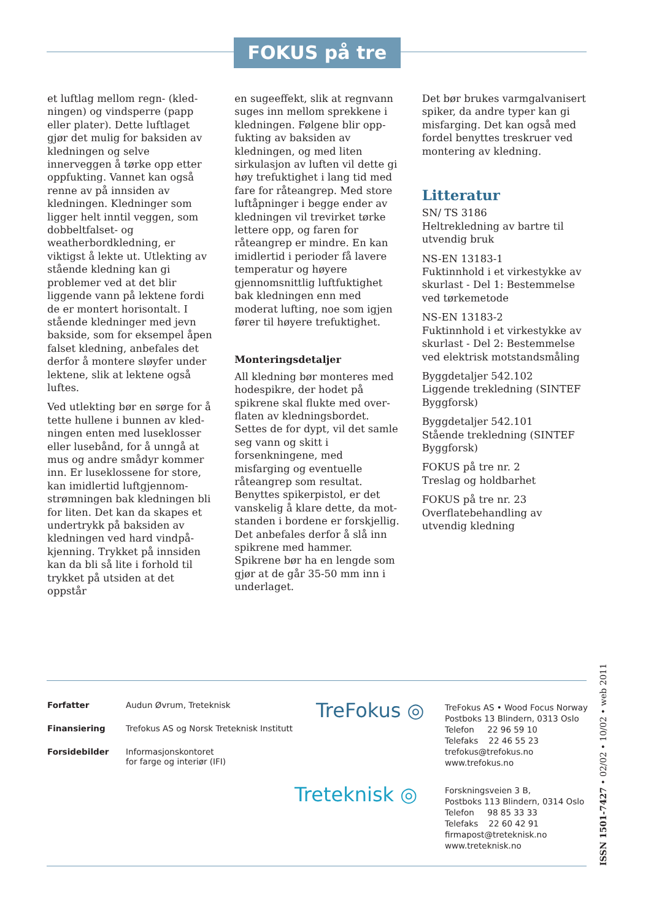FOKUS på tre
et luftlag mellom regn- (kled­ningen) og vindsperre (papp eller plater). Dette luftlaget gjør det mulig for baksiden av kled­ningen og selve innerveggen å tørke opp etter oppfukting. Vannet kan også renne av på innsiden av kledningen. Kledninger som ligger helt inntil veggen, som dobbeltfalset- og weatherbordkledning, er viktigst å lekte ut. Utlekting av stående kledning kan gi problemer ved at det blir liggende vann på lektene fordi de er montert horisontalt. I stående kledninger med jevn bakside, som for eksempel åpen falset kledning, anbefales det derfor å montere sløyfer under lektene, slik at lektene også luftes.
Ved utlekting bør en sørge for å tette hullene i bunnen av kled­ningen enten med luseklosser eller lusebånd, for å unngå at mus og andre smådyr kommer inn. Er luseklossene for store, kan imidlertid luftgjennom­strømningen bak kledningen bli for liten. Det kan da skapes et undertrykk på baksiden av kledningen ved hard vindpå­kjenning. Trykket på innsiden kan da bli så lite i forhold til trykket på utsiden at det oppstår
en sugeeffekt, slik at regnvann suges inn mellom sprekkene i kledningen. Følgene blir opp­fukting av baksiden av kledning­en, og med liten sirkulasjon av luften vil dette gi høy trefukt­ighet i lang tid med fare for råte­angrep. Med store luftåpninger i begge ender av kledningen vil trevirket tørke lettere opp, og faren for råteangrep er mindre. En kan imidlertid i perioder få lavere temperatur og høyere gjennomsnittlig luftfuktighet bak kledningen enn med moderat lufting, noe som igjen fører til høyere trefuktighet.
Monteringsdetaljer
All kledning bør monteres med hodespikre, der hodet på spikrene skal flukte med over­flaten av kledningsbordet. Settes de for dypt, vil det samle seg vann og skitt i forsenkningene, med misfarging og eventuelle råteangrep som resultat. Benyttes spikerpistol, er det vanskelig å klare dette, da mot­standen i bordene er forskjellig. Det anbefales derfor å slå inn spikrene med hammer. Spikrene bør ha en lengde som gjør at de går 35-50 mm inn i underlaget.
Det bør brukes varmgalvanisert spiker, da andre typer kan gi misfarging. Det kan også med fordel benyttes treskruer ved montering av kledning.
Litteratur
SN/ TS 3186
Heltrekledning av bartre til utvendig bruk
NS-EN 13183-1
Fuktinnhold i et virkestykke av skurlast - Del 1: Bestemmelse ved tørkemetode
NS-EN 13183-2
Fuktinnhold i et virkestykke av skurlast - Del 2: Bestemmelse ved elektrisk motstandsmåling
Byggdetaljer 542.102
Liggende trekledning (SINTEF Byggforsk)
Byggdetaljer 542.101
Stående trekledning (SINTEF Byggforsk)
FOKUS på tre nr. 2
Treslag og holdbarhet
FOKUS på tre nr. 23
Overflatebehandling av utvendig kledning
Forfatter Audun Øvrum, Treteknisk
Finansiering Trefokus AS og Norsk Treteknisk Institutt
Forsidebilder Informasjonskontoret
for farge og interiør (IFI)
TreFokus ◎
Treteknisk ◎
TreFokus AS • Wood Focus Norway
Postboks 13 Blindern, 0313 Oslo
Telefon 22 96 59 10
Telefaks 22 46 55 23
trefokus@trefokus.no
www.trefokus.no
Forskningsveien 3 B,
Postboks 113 Blindern, 0314 Oslo
Telefon 98 85 33 33
Telefaks 22 60 42 91
firmapost@treteknisk.no
www.treteknisk.no
ISSN 1501-7427 • 02/02 • 10/02 • web 2011